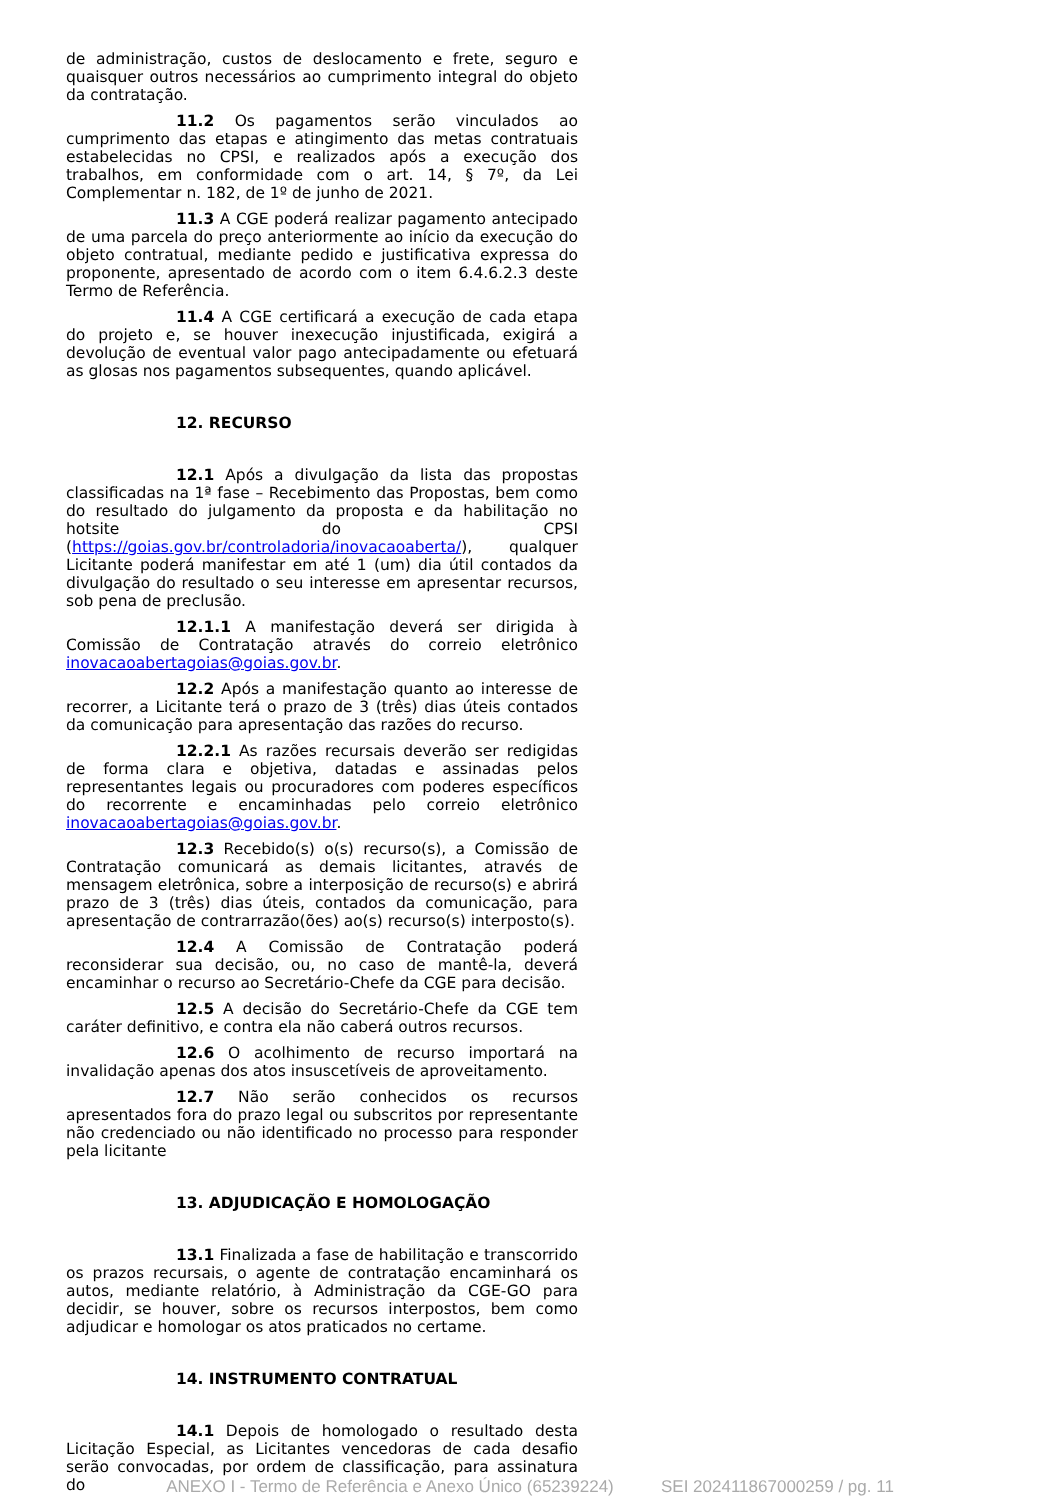de administração, custos de deslocamento e frete, seguro e quaisquer outros necessários ao cumprimento integral do objeto da contratação.
11.2 Os pagamentos serão vinculados ao cumprimento das etapas e atingimento das metas contratuais estabelecidas no CPSI, e realizados após a execução dos trabalhos, em conformidade com o art. 14, § 7º, da Lei Complementar n. 182, de 1º de junho de 2021.
11.3 A CGE poderá realizar pagamento antecipado de uma parcela do preço anteriormente ao início da execução do objeto contratual, mediante pedido e justificativa expressa do proponente, apresentado de acordo com o item 6.4.6.2.3 deste Termo de Referência.
11.4 A CGE certificará a execução de cada etapa do projeto e, se houver inexecução injustificada, exigirá a devolução de eventual valor pago antecipadamente ou efetuará as glosas nos pagamentos subsequentes, quando aplicável.
12. RECURSO
12.1 Após a divulgação da lista das propostas classificadas na 1ª fase – Recebimento das Propostas, bem como do resultado do julgamento da proposta e da habilitação no hotsite do CPSI (https://goias.gov.br/controladoria/inovacaoaberta/), qualquer Licitante poderá manifestar em até 1 (um) dia útil contados da divulgação do resultado o seu interesse em apresentar recursos, sob pena de preclusão.
12.1.1 A manifestação deverá ser dirigida à Comissão de Contratação através do correio eletrônico inovacaoabertagoias@goias.gov.br.
12.2 Após a manifestação quanto ao interesse de recorrer, a Licitante terá o prazo de 3 (três) dias úteis contados da comunicação para apresentação das razões do recurso.
12.2.1 As razões recursais deverão ser redigidas de forma clara e objetiva, datadas e assinadas pelos representantes legais ou procuradores com poderes específicos do recorrente e encaminhadas pelo correio eletrônico inovacaoabertagoias@goias.gov.br.
12.3 Recebido(s) o(s) recurso(s), a Comissão de Contratação comunicará as demais licitantes, através de mensagem eletrônica, sobre a interposição de recurso(s) e abrirá prazo de 3 (três) dias úteis, contados da comunicação, para apresentação de contrarrazão(ões) ao(s) recurso(s) interposto(s).
12.4 A Comissão de Contratação poderá reconsiderar sua decisão, ou, no caso de mantê-la, deverá encaminhar o recurso ao Secretário-Chefe da CGE para decisão.
12.5 A decisão do Secretário-Chefe da CGE tem caráter definitivo, e contra ela não caberá outros recursos.
12.6 O acolhimento de recurso importará na invalidação apenas dos atos insuscetíveis de aproveitamento.
12.7 Não serão conhecidos os recursos apresentados fora do prazo legal ou subscritos por representante não credenciado ou não identificado no processo para responder pela licitante
13. ADJUDICAÇÃO E HOMOLOGAÇÃO
13.1 Finalizada a fase de habilitação e transcorrido os prazos recursais, o agente de contratação encaminhará os autos, mediante relatório, à Administração da CGE-GO para decidir, se houver, sobre os recursos interpostos, bem como adjudicar e homologar os atos praticados no certame.
14. INSTRUMENTO CONTRATUAL
14.1 Depois de homologado o resultado desta Licitação Especial, as Licitantes vencedoras de cada desafio serão convocadas, por ordem de classificação, para assinatura do
ANEXO I - Termo de Referência e Anexo Único (65239224) SEI 202411867000259 / pg. 11